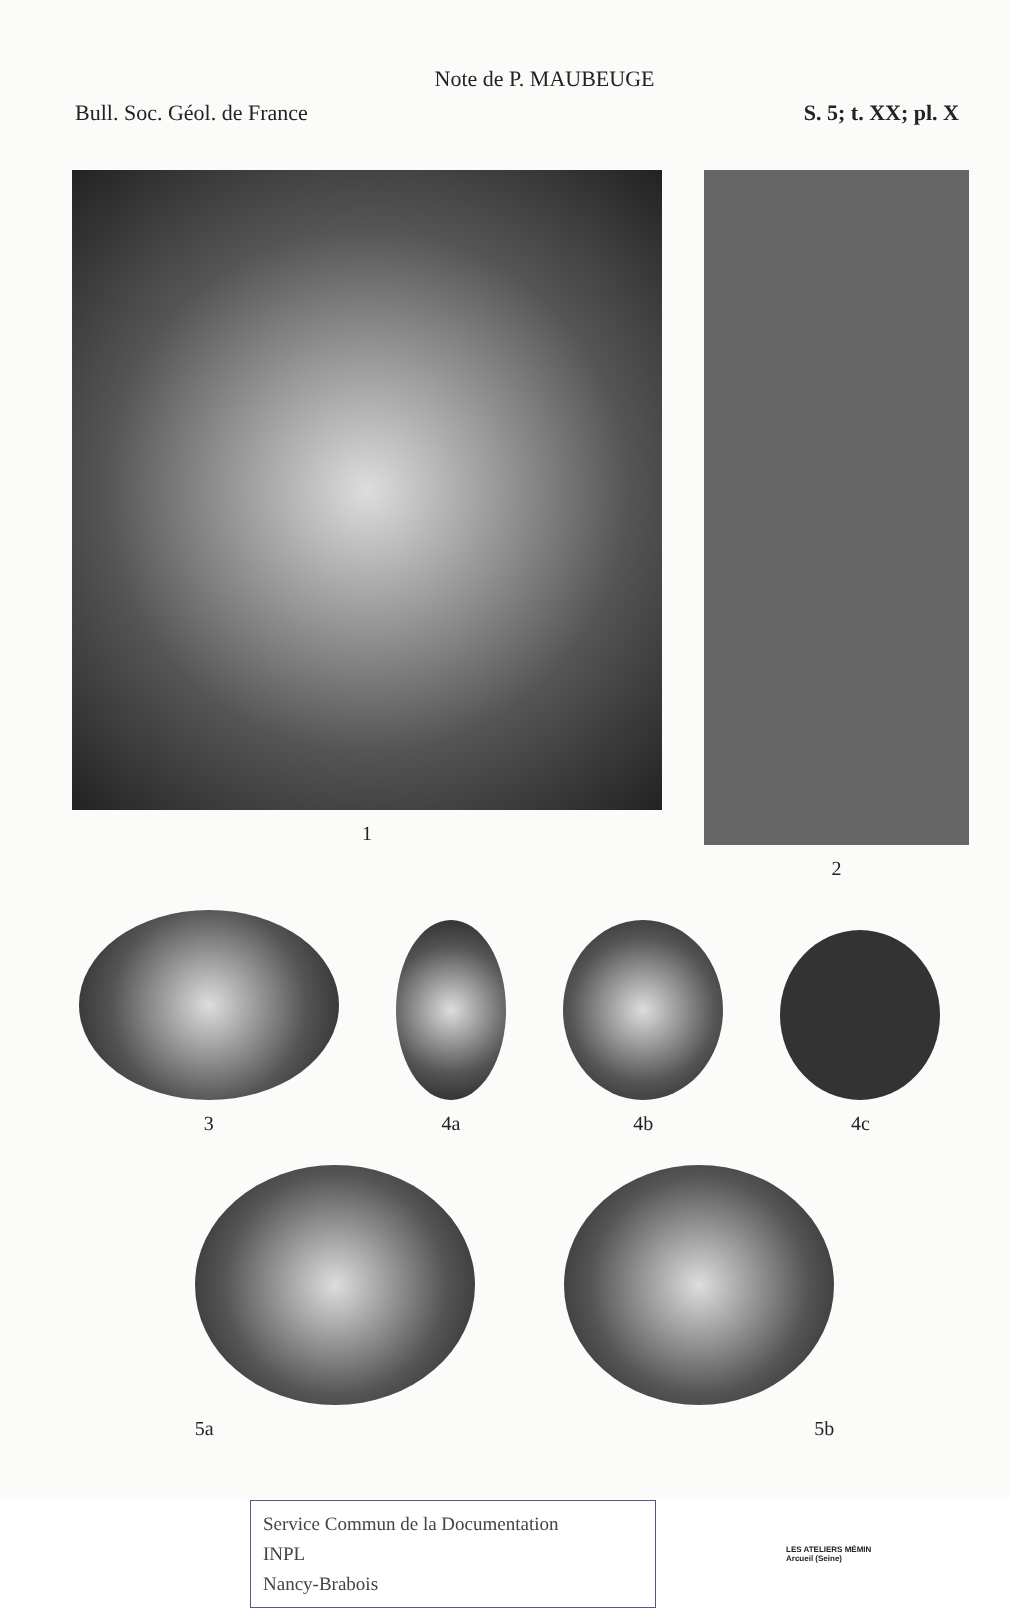Note de P. MAUBEUGE
Bull. Soc. Géol. de France S. 5; t. XX; pl. X
1 2
3
4a
4b
4c
5a 5b
Service Commun de la Documentation
INPL
Nancy-Brabois
LES ATELIERS MÉMIN
Arcueil (Seine)